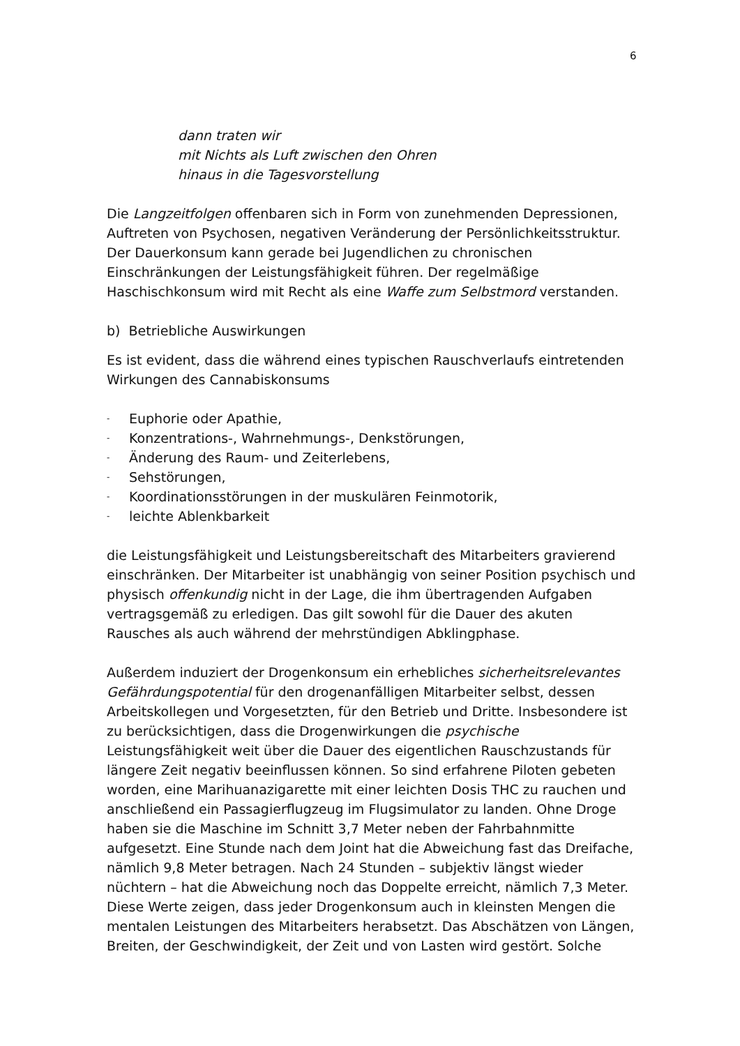6
dann traten wir
mit Nichts als Luft zwischen den Ohren
hinaus in die Tagesvorstellung
Die Langzeitfolgen offenbaren sich in Form von zunehmenden Depressionen, Auftreten von Psychosen, negativen Veränderung der Persönlichkeitsstruktur. Der Dauerkonsum kann gerade bei Jugendlichen zu chronischen Einschränkungen der Leistungsfähigkeit führen. Der regelmäßige Haschischkonsum wird mit Recht als eine Waffe zum Selbstmord verstanden.
b) Betriebliche Auswirkungen
Es ist evident, dass die während eines typischen Rauschverlaufs eintretenden Wirkungen des Cannabiskonsums
- Euphorie oder Apathie,
- Konzentrations-, Wahrnehmungs-, Denkstörungen,
- Änderung des Raum- und Zeiterlebens,
- Sehstörungen,
- Koordinationsstörungen in der muskulären Feinmotorik,
- leichte Ablenkbarkeit
die Leistungsfähigkeit und Leistungsbereitschaft des Mitarbeiters gravierend einschränken. Der Mitarbeiter ist unabhängig von seiner Position psychisch und physisch offenkundig nicht in der Lage, die ihm übertragenden Aufgaben vertragsgemäß zu erledigen. Das gilt sowohl für die Dauer des akuten Rausches als auch während der mehrstündigen Abklingphase.
Außerdem induziert der Drogenkonsum ein erhebliches sicherheitsrelevantes Gefährdungspotential für den drogenanfälligen Mitarbeiter selbst, dessen Arbeitskollegen und Vorgesetzten, für den Betrieb und Dritte. Insbesondere ist zu berücksichtigen, dass die Drogenwirkungen die psychische Leistungsfähigkeit weit über die Dauer des eigentlichen Rauschzustands für längere Zeit negativ beeinflussen können. So sind erfahrene Piloten gebeten worden, eine Marihuanazigarette mit einer leichten Dosis THC zu rauchen und anschließend ein Passagierflugzeug im Flugsimulator zu landen. Ohne Droge haben sie die Maschine im Schnitt 3,7 Meter neben der Fahrbahnmitte aufgesetzt. Eine Stunde nach dem Joint hat die Abweichung fast das Dreifache, nämlich 9,8 Meter betragen. Nach 24 Stunden – subjektiv längst wieder nüchtern – hat die Abweichung noch das Doppelte erreicht, nämlich 7,3 Meter. Diese Werte zeigen, dass jeder Drogenkonsum auch in kleinsten Mengen die mentalen Leistungen des Mitarbeiters herabsetzt. Das Abschätzen von Längen, Breiten, der Geschwindigkeit, der Zeit und von Lasten wird gestört. Solche